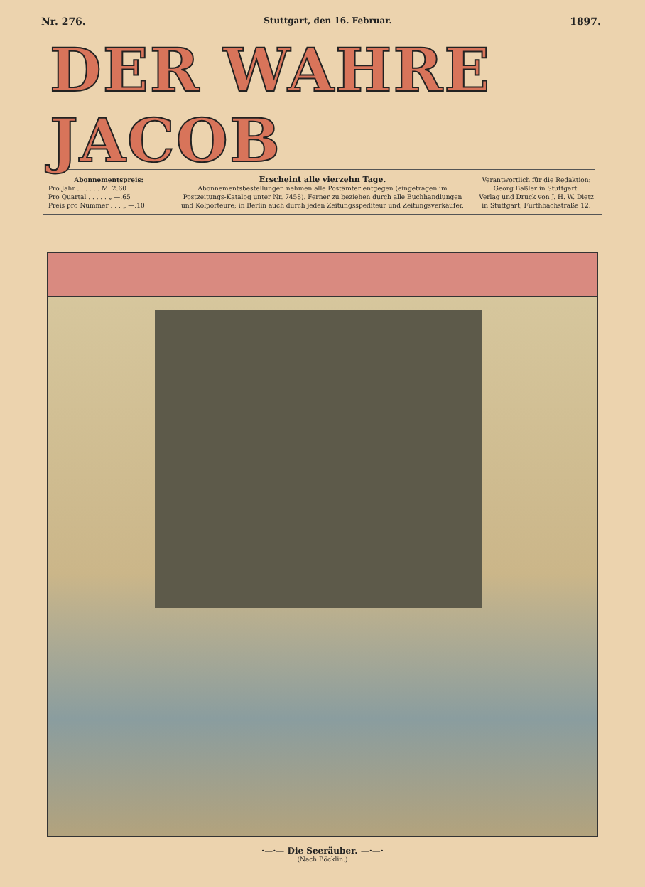Nr. 276. Stuttgart, den 16. Februar. 1897.
DER WAHRE JACOB
Abonnementspreis:
Pro Jahr . . . . . . M. 2.60
Pro Quartal . . . . . „ —.65
Preis pro Nummer . . . „ —.10
Erscheint alle vierzehn Tage.
Abonnementsbestellungen nehmen alle Postämter entgegen (eingetragen im Postzeitungs-Katalog unter Nr. 7458). Ferner zu beziehen durch alle Buchhandlungen und Kolporteure; in Berlin auch durch jeden Zeitungsspediteur und Zeitungsverkäufer.
Verantwortlich für die Redaktion:
Georg Baßler in Stuttgart.
Verlag und Druck von J. H. W. Dietz
in Stuttgart, Furthbachstraße 12.
·—·— Die Seeräuber. —·—·
(Nach Böcklin.)